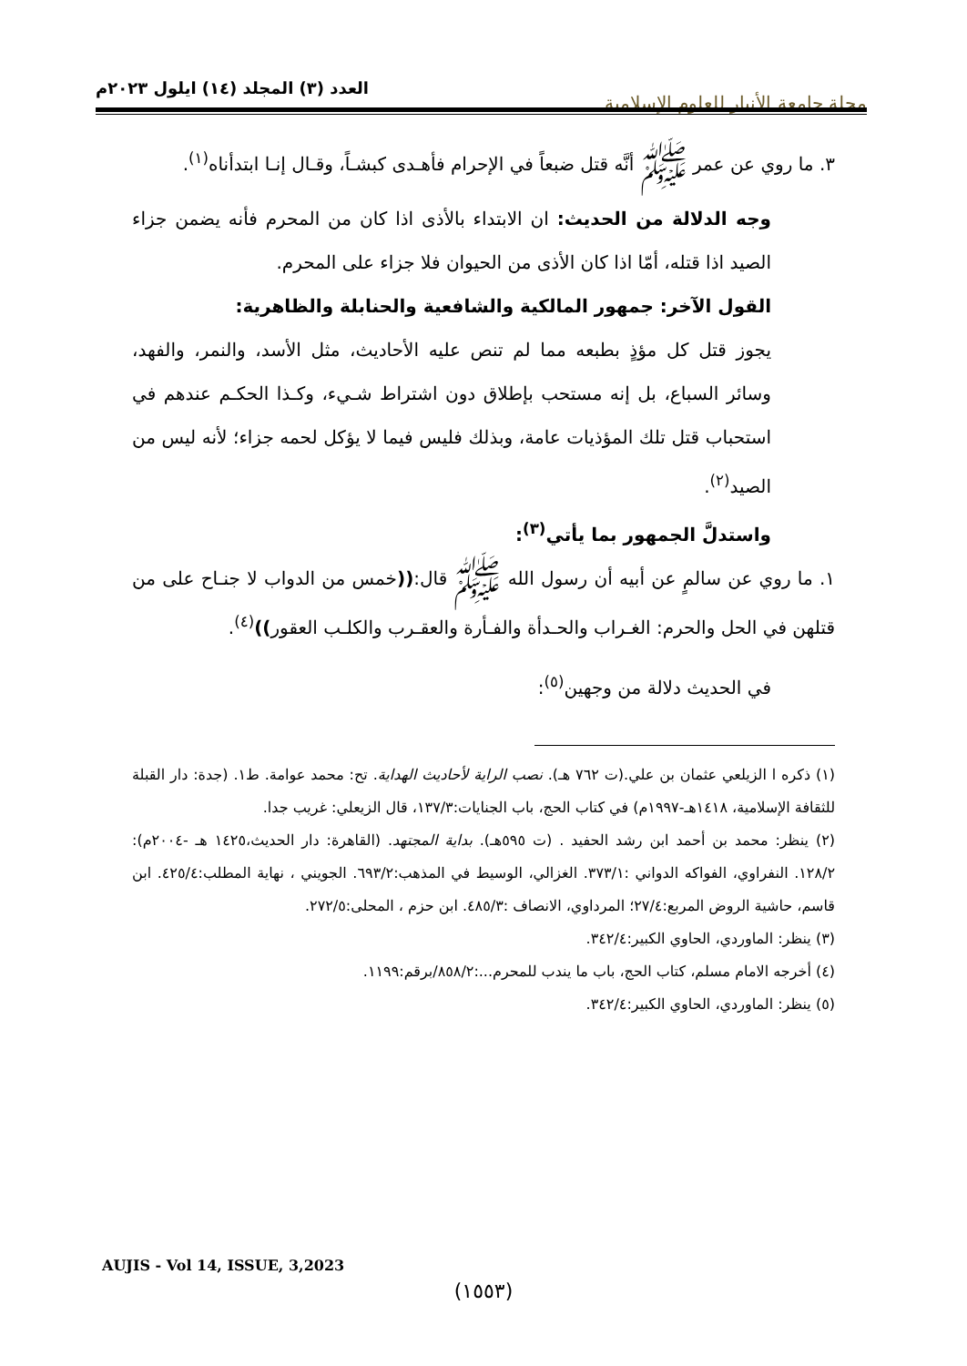مجلة جامعة الأنبار للعلوم الإسلامية
العدد (٣) المجلد (١٤) ايلول ٢٠٢٣م
٣. ما روي عن عمر ﷺ أنَّه قتل ضبعاً في الإحرام فأهـدى كبشـاً، وقـال إنـا ابتدأناه<sup>(١)</sup>.
وجه الدلالة من الحديث: ان الابتداء بالأذى اذا كان من المحرم فأنه يضمن جزاء الصيد اذا قتله، أمّا اذا كان الأذى من الحيوان فلا جزاء على المحرم.
القول الآخر: جمهور المالكية والشافعية والحنابلة والظاهرية:
يجوز قتل كل مؤذٍ بطبعه مما لم تنص عليه الأحاديث، مثل الأسد، والنمر، والفهد، وسائر السباع، بل إنه مستحب بإطلاق دون اشتراط شـيء، وكـذا الحكـم عندهم في استحباب قتل تلك المؤذيات عامة، وبذلك فليس فيما لا يؤكل لحمه جزاء؛ لأنه ليس من الصيد<sup>(٢)</sup>.
واستدلَّ الجمهور بما يأتي<sup>(٣)</sup>:
١. ما روي عن سالمٍ عن أبيه أن رسول الله ﷺ قال:((خمس من الدواب لا جنـاح على من قتلهن في الحل والحرم: الغـراب والحـدأة والفـأرة والعقـرب والكلـب العقور))<sup>(٤)</sup>.
في الحديث دلالة من وجهين<sup>(٥)</sup>:
(١) ذكره ا الزيلعي عثمان بن علي.(ت ٧٦٢ هـ). نصب الراية لأحاديث الهداية. تح: محمد عوامة. ط١. (جدة: دار القبلة للثقافة الإسلامية، ١٤١٨هـ-١٩٩٧م) في كتاب الحج، باب الجنايات:١٣٧/٣، قال الزيعلي: غريب جدا.
(٢) ينظر: محمد بن أحمد ابن رشد الحفيد . (ت ٥٩٥هـ). بداية المجتهد. (القاهرة: دار الحديث،١٤٢٥ هـ -٢٠٠٤م): ١٢٨/٢. النفراوي، الفواكه الدواني :٣٧٣/١. الغزالي، الوسيط في المذهب:٦٩٣/٢. الجويني ، نهاية المطلب:٤٢٥/٤. ابن قاسم، حاشية الروض المربع:٢٧/٤؛ المرداوي، الانصاف :٤٨٥/٣. ابن حزم ، المحلى:٢٧٢/٥.
(٣) ينظر: الماوردي، الحاوي الكبير:٣٤٢/٤.
(٤) أخرجه الامام مسلم، كتاب الحج، باب ما يندب للمحرم...:٨٥٨/٢/برقم:١١٩٩.
(٥) ينظر: الماوردي، الحاوي الكبير:٣٤٢/٤.
AUJIS - Vol 14, ISSUE, 3,2023
(١٥٥٣)